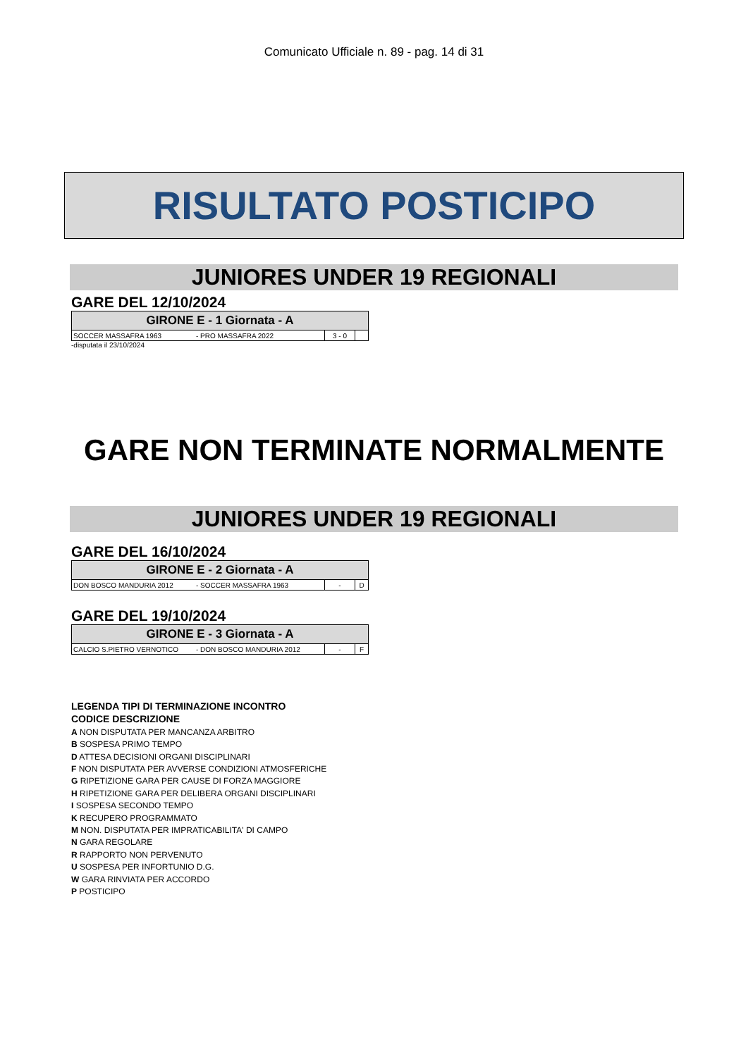Comunicato Ufficiale n. 89 - pag. 14 di 31
RISULTATO POSTICIPO
JUNIORES UNDER 19 REGIONALI
GARE DEL 12/10/2024
| GIRONE E - 1 Giornata - A | | | |
| --- | --- | --- | --- |
| SOCCER MASSAFRA 1963 | - PRO MASSAFRA 2022 | 3 - 0 | |
-disputata il 23/10/2024
GARE NON TERMINATE NORMALMENTE
JUNIORES UNDER 19 REGIONALI
GARE DEL 16/10/2024
| GIRONE E - 2 Giornata - A | | | |
| --- | --- | --- | --- |
| DON BOSCO MANDURIA 2012 | - SOCCER MASSAFRA 1963 | - | D |
GARE DEL 19/10/2024
| GIRONE E - 3 Giornata - A | | | |
| --- | --- | --- | --- |
| CALCIO S.PIETRO VERNOTICO | - DON BOSCO MANDURIA 2012 | - | F |
LEGENDA TIPI DI TERMINAZIONE INCONTRO
CODICE DESCRIZIONE
A NON DISPUTATA PER MANCANZA ARBITRO
B SOSPESA PRIMO TEMPO
D ATTESA DECISIONI ORGANI DISCIPLINARI
F NON DISPUTATA PER AVVERSE CONDIZIONI ATMOSFERICHE
G RIPETIZIONE GARA PER CAUSE DI FORZA MAGGIORE
H RIPETIZIONE GARA PER DELIBERA ORGANI DISCIPLINARI
I SOSPESA SECONDO TEMPO
K RECUPERO PROGRAMMATO
M NON. DISPUTATA PER IMPRATICABILITA' DI CAMPO
N GARA REGOLARE
R RAPPORTO NON PERVENUTO
U SOSPESA PER INFORTUNIO D.G.
W GARA RINVIATA PER ACCORDO
P POSTICIPO